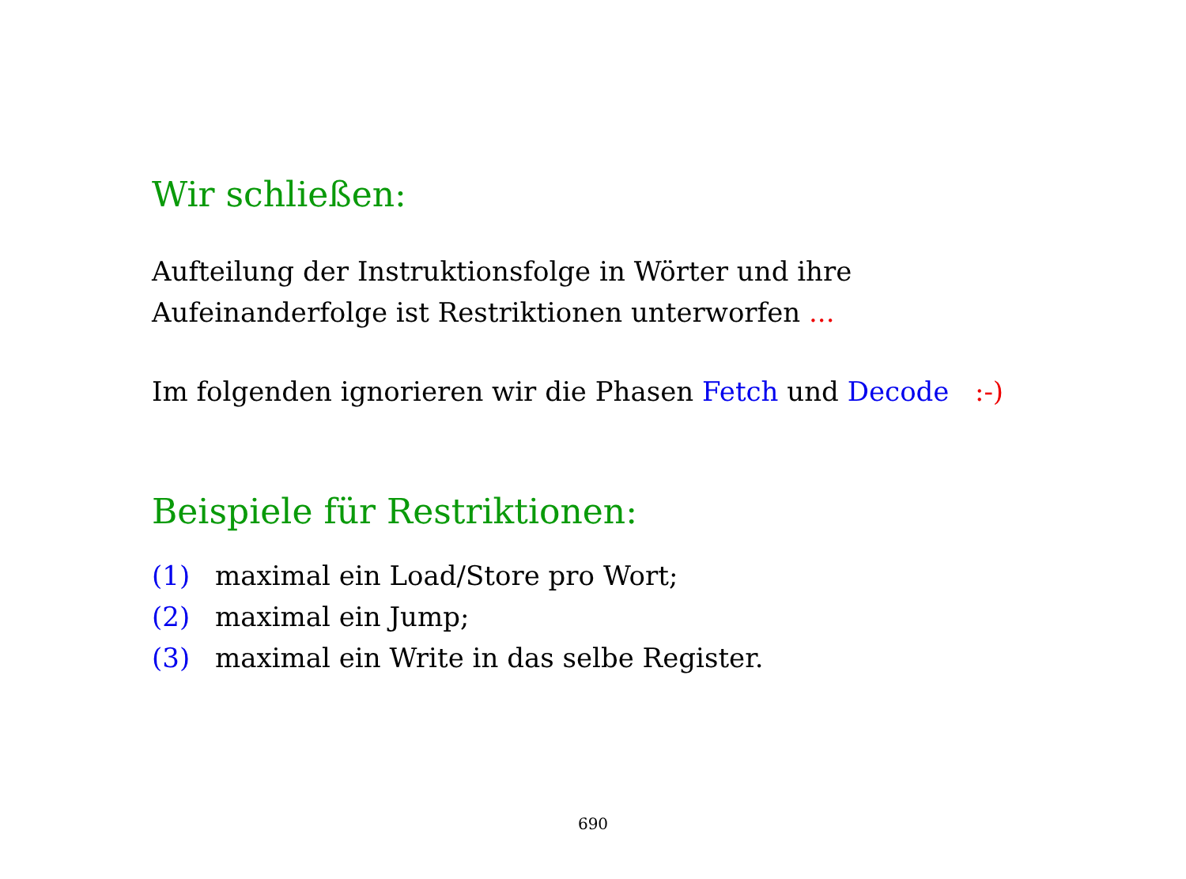Wir schließen:
Aufteilung der Instruktionsfolge in Wörter und ihre
Aufeinanderfolge ist Restriktionen unterworfen ...
Im folgenden ignorieren wir die Phasen Fetch und Decode :-)
Beispiele für Restriktionen:
(1) maximal ein Load/Store pro Wort;
(2) maximal ein Jump;
(3) maximal ein Write in das selbe Register.
690